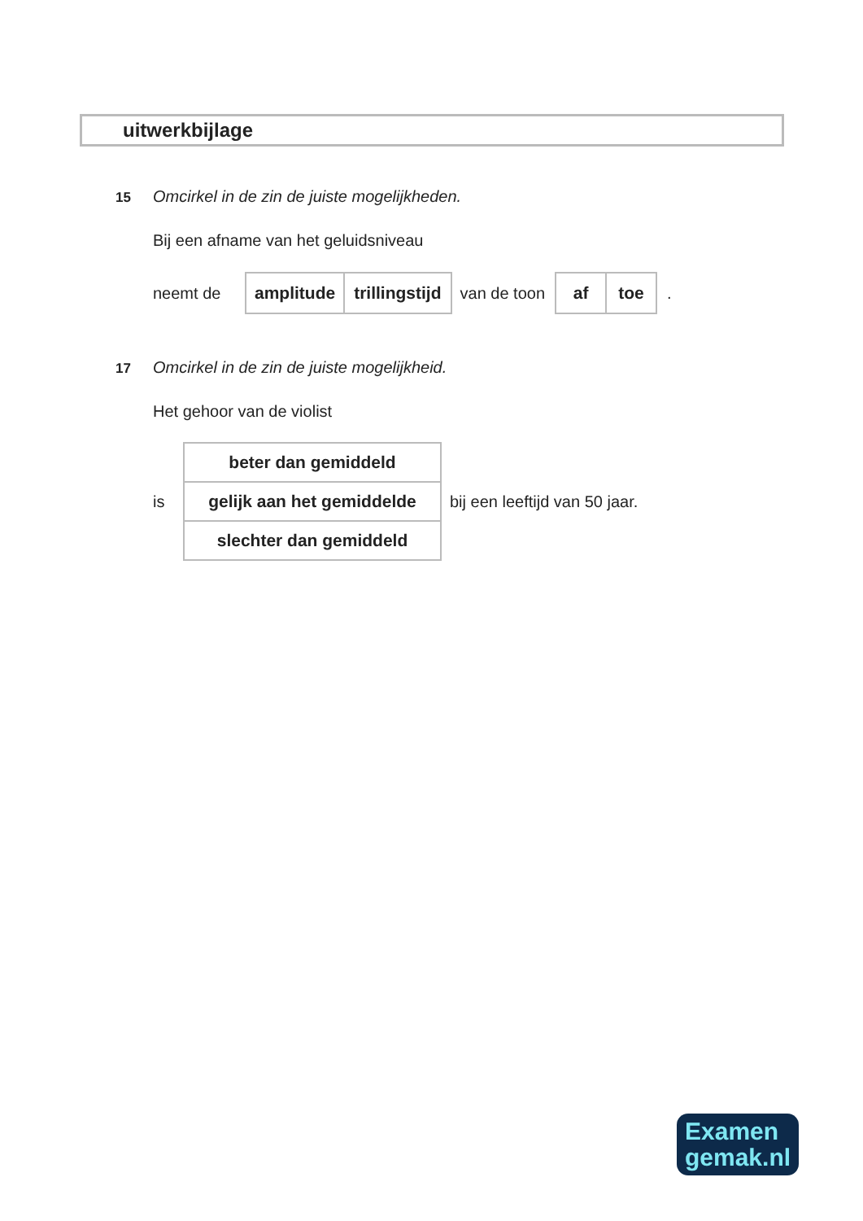uitwerkbijlage
15 Omcirkel in de zin de juiste mogelijkheden.
Bij een afname van het geluidsniveau
neemt de
| amplitude | trillingstijd |
van de toon
| af | toe |
.
17 Omcirkel in de zin de juiste mogelijkheid.
Het gehoor van de violist
is
| beter dan gemiddeld |
| gelijk aan het gemiddelde |
| slechter dan gemiddeld |
bij een leeftijd van 50 jaar.
Examen
gemak.nl